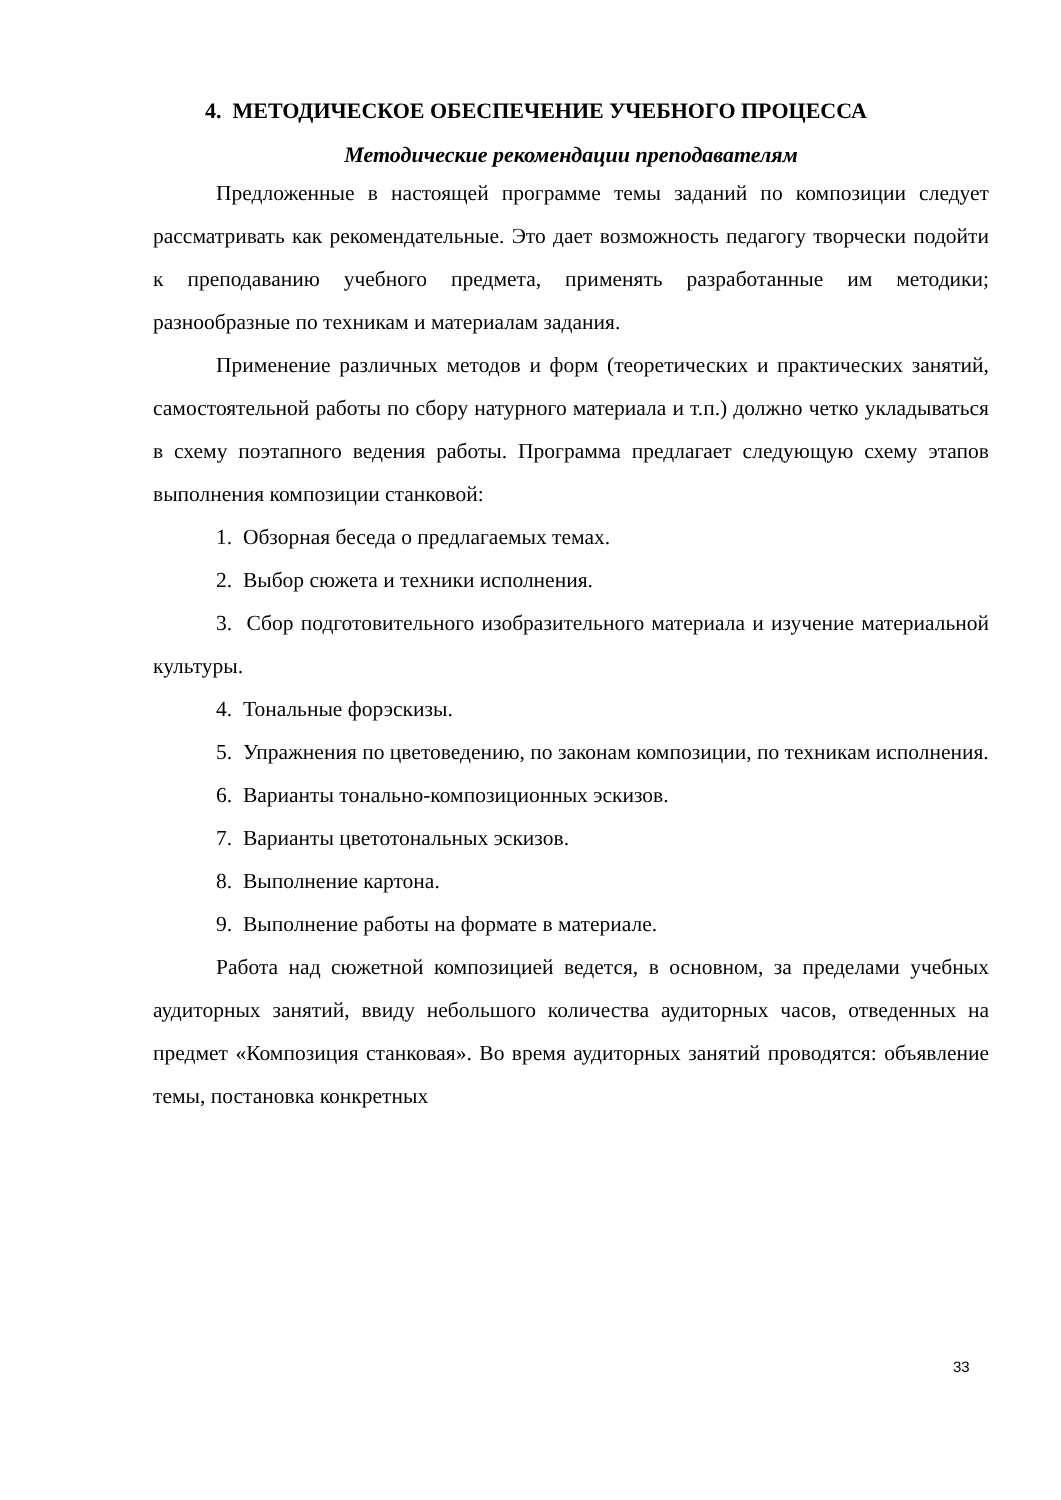4. МЕТОДИЧЕСКОЕ ОБЕСПЕЧЕНИЕ УЧЕБНОГО ПРОЦЕССА
Методические рекомендации преподавателям
Предложенные в настоящей программе темы заданий по композиции следует рассматривать как рекомендательные. Это дает возможность педагогу творчески подойти к преподаванию учебного предмета, применять разработанные им методики; разнообразные по техникам и материалам задания.
Применение различных методов и форм (теоретических и практических занятий, самостоятельной работы по сбору натурного материала и т.п.) должно четко укладываться в схему поэтапного ведения работы. Программа предлагает следующую схему этапов выполнения композиции станковой:
1. Обзорная беседа о предлагаемых темах.
2. Выбор сюжета и техники исполнения.
3. Сбор подготовительного изобразительного материала и изучение материальной культуры.
4. Тональные форэскизы.
5. Упражнения по цветоведению, по законам композиции, по техникам исполнения.
6. Варианты тонально-композиционных эскизов.
7. Варианты цветотональных эскизов.
8. Выполнение картона.
9. Выполнение работы на формате в материале.
Работа над сюжетной композицией ведется, в основном, за пределами учебных аудиторных занятий, ввиду небольшого количества аудиторных часов, отведенных на предмет «Композиция станковая». Во время аудиторных занятий проводятся: объявление темы, постановка конкретных
33